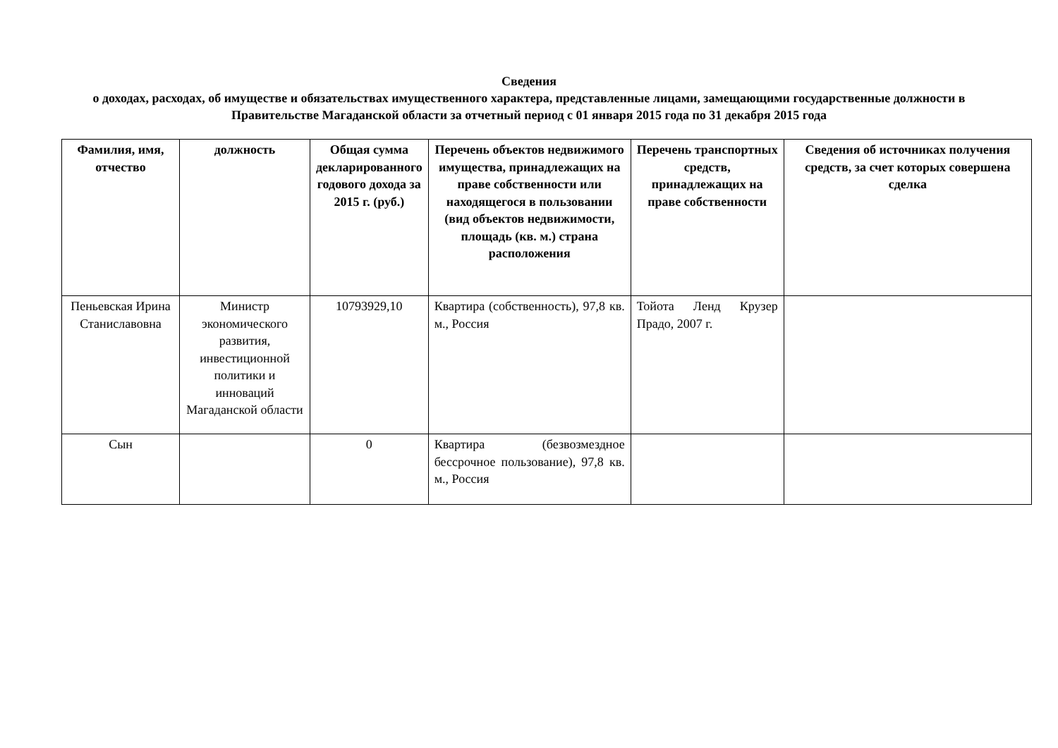Сведения
о доходах, расходах, об имуществе и обязательствах имущественного характера, представленные лицами, замещающими государственные должности в Правительстве Магаданской области за отчетный период с 01 января 2015 года по 31 декабря 2015 года
| Фамилия, имя, отчество | должность | Общая сумма декларированного годового дохода за 2015 г. (руб.) | Перечень объектов недвижимого имущества, принадлежащих на праве собственности или находящегося в пользовании (вид объектов недвижимости, площадь (кв. м.) страна расположения | Перечень транспортных средств, принадлежащих на праве собственности | Сведения об источниках получения средств, за счет которых совершена сделка |
| --- | --- | --- | --- | --- | --- |
| Пеньевская Ирина Станиславовна | Министр экономического развития, инвестиционной политики и инноваций Магаданской области | 10793929,10 | Квартира (собственность), 97,8 кв. м., Россия | Тойота Ленд Крузер Прадо, 2007 г. | |
| Сын | | 0 | Квартира (безвозмездное бессрочное пользование), 97,8 кв. м., Россия | | |